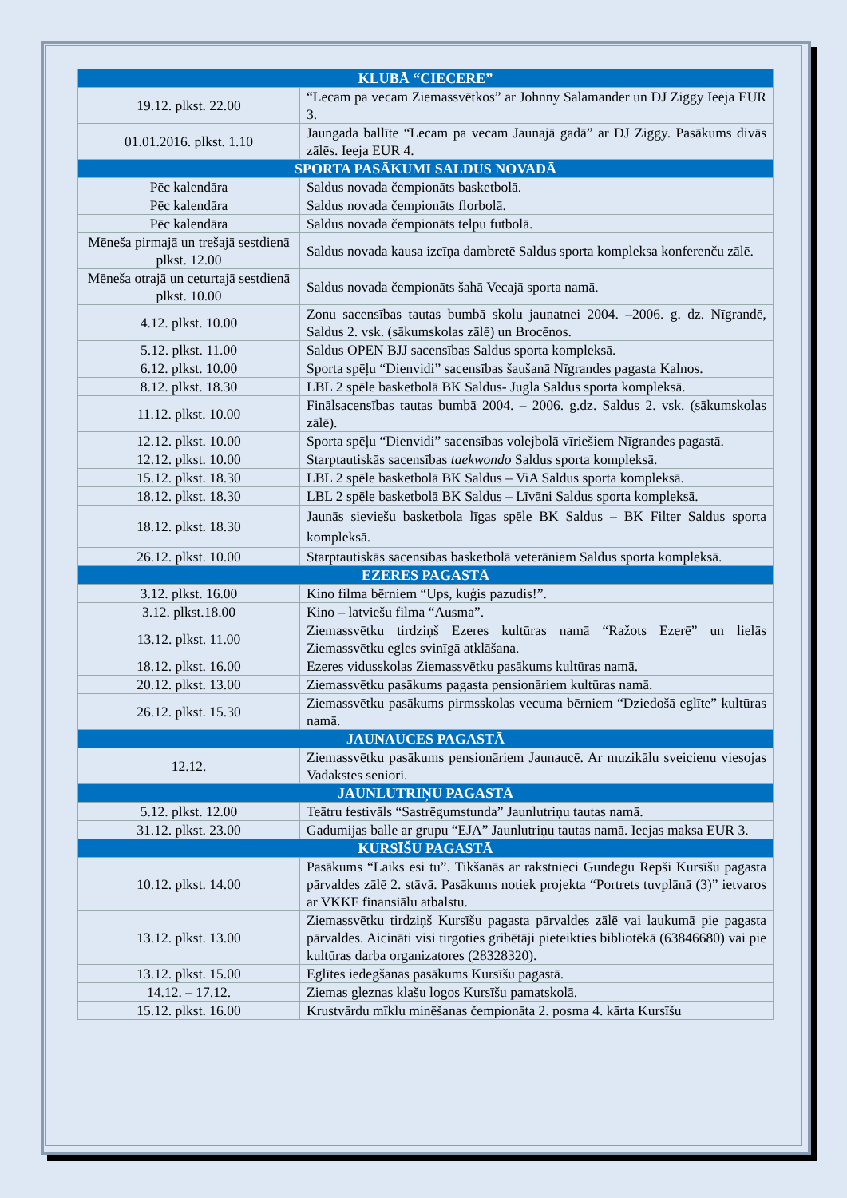| KLUBĀ “CIECERE” | |
| --- | --- |
| 19.12. plkst. 22.00 | “Lecam pa vecam Ziemassvētkos” ar Johnny Salamander un DJ Ziggy Ieeja EUR 3. |
| 01.01.2016. plkst. 1.10 | Jaungada ballīte “Lecam pa vecam Jaunajā gadā” ar DJ Ziggy. Pasākums divās zālēs. Ieeja EUR 4. |
| SPORTA PASĀKUMI SALDUS NOVADĀ | |
| Pēc kalendāra | Saldus novada čempionāts basketbolā. |
| Pēc kalendāra | Saldus novada čempionāts florbolā. |
| Pēc kalendāra | Saldus novada čempionāts telpu futbolā. |
| Mēneša pirmajā un trešajā sestdienā plkst. 12.00 | Saldus novada kausa izcīņa dambretē Saldus sporta kompleksa konferenču zālē. |
| Mēneša otrajā un ceturtajā sestdienā plkst. 10.00 | Saldus novada čempionāts šahā Vecajā sporta namā. |
| 4.12. plkst. 10.00 | Zonu sacensības tautas bumbā skolu jaunatnei 2004. –2006. g. dz. Nīgrandē, Saldus 2. vsk. (sākumskolas zālē) un Brocēnos. |
| 5.12. plkst. 11.00 | Saldus OPEN BJJ sacensības Saldus sporta kompleksā. |
| 6.12. plkst. 10.00 | Sporta spēļu “Dienvidi” sacensības šaušanā Nīgrandes pagasta Kalnos. |
| 8.12. plkst. 18.30 | LBL 2 spēle basketbolā BK Saldus- Jugla Saldus sporta kompleksā. |
| 11.12. plkst. 10.00 | Finālsacensības tautas bumbā 2004. – 2006. g.dz. Saldus 2. vsk. (sākumskolas zālē). |
| 12.12. plkst. 10.00 | Sporta spēļu “Dienvidi” sacensības volejbolā vīriešiem Nīgrandes pagastā. |
| 12.12. plkst. 10.00 | Starptautiskās sacensības taekwondo Saldus sporta kompleksā. |
| 15.12. plkst. 18.30 | LBL 2 spēle basketbolā BK Saldus – ViA Saldus sporta kompleksā. |
| 18.12. plkst. 18.30 | LBL 2 spēle basketbolā BK Saldus – Līvāni Saldus sporta kompleksā. |
| 18.12. plkst. 18.30 | Jaunās sieviešu basketbola līgas spēle BK Saldus – BK Filter Saldus sporta kompleksā. |
| 26.12. plkst. 10.00 | Starptautiskās sacensības basketbolā veterāniem Saldus sporta kompleksā. |
| EZERES PAGASTĀ | |
| 3.12. plkst. 16.00 | Kino filma bērniem “Ups, kuģis pazudis!”. |
| 3.12. plkst.18.00 | Kino – latviešu filma “Ausma”. |
| 13.12. plkst. 11.00 | Ziemassvētku tirdziņš Ezeres kultūras namā “Ražots Ezerē” un lielās Ziemassvētku egles svinīgā atklāšana. |
| 18.12. plkst. 16.00 | Ezeres vidusskolas Ziemassvētku pasākums kultūras namā. |
| 20.12. plkst. 13.00 | Ziemassvētku pasākums pagasta pensionāriem kultūras namā. |
| 26.12. plkst. 15.30 | Ziemassvētku pasākums pirmsskolas vecuma bērniem “Dziedošā eglīte” kultūras namā. |
| JAUNAUCES PAGASTĀ | |
| 12.12. | Ziemassvētku pasākums pensionāriem Jaunaucē. Ar muzikālu sveicienu viesojas Vadakstes seniori. |
| JAUNLUTRIŅU PAGASTĀ | |
| 5.12. plkst. 12.00 | Teātru festivāls “Sastrēgumstunda” Jaunlutriņu tautas namā. |
| 31.12. plkst. 23.00 | Gadumijas balle ar grupu “EJA” Jaunlutriņu tautas namā. Ieejas maksa EUR 3. |
| KURSĪŠU PAGASTĀ | |
| 10.12. plkst. 14.00 | Pasākums “Laiks esi tu”. Tikšanās ar rakstnieci Gundegu Repši Kursīšu pagasta pārvaldes zālē 2. stāvā. Pasākums notiek projekta “Portrets tuvplānā (3)” ietvaros ar VKKF finansiālu atbalstu. |
| 13.12. plkst. 13.00 | Ziemassvētku tirdziņš Kursīšu pagasta pārvaldes zālē vai laukumā pie pagasta pārvaldes. Aicināti visi tirgoties gribētāji pieteikties bibliotēkā (63846680) vai pie kultūras darba organizatores (28328320). |
| 13.12. plkst. 15.00 | Eglītes iedegšanas pasākums Kursīšu pagastā. |
| 14.12. – 17.12. | Ziemas gleznas klašu logos Kursīšu pamatskolā. |
| 15.12. plkst. 16.00 | Krustvārdu mīklu minēšanas čempionāta 2. posma 4. kārta Kursīšu |